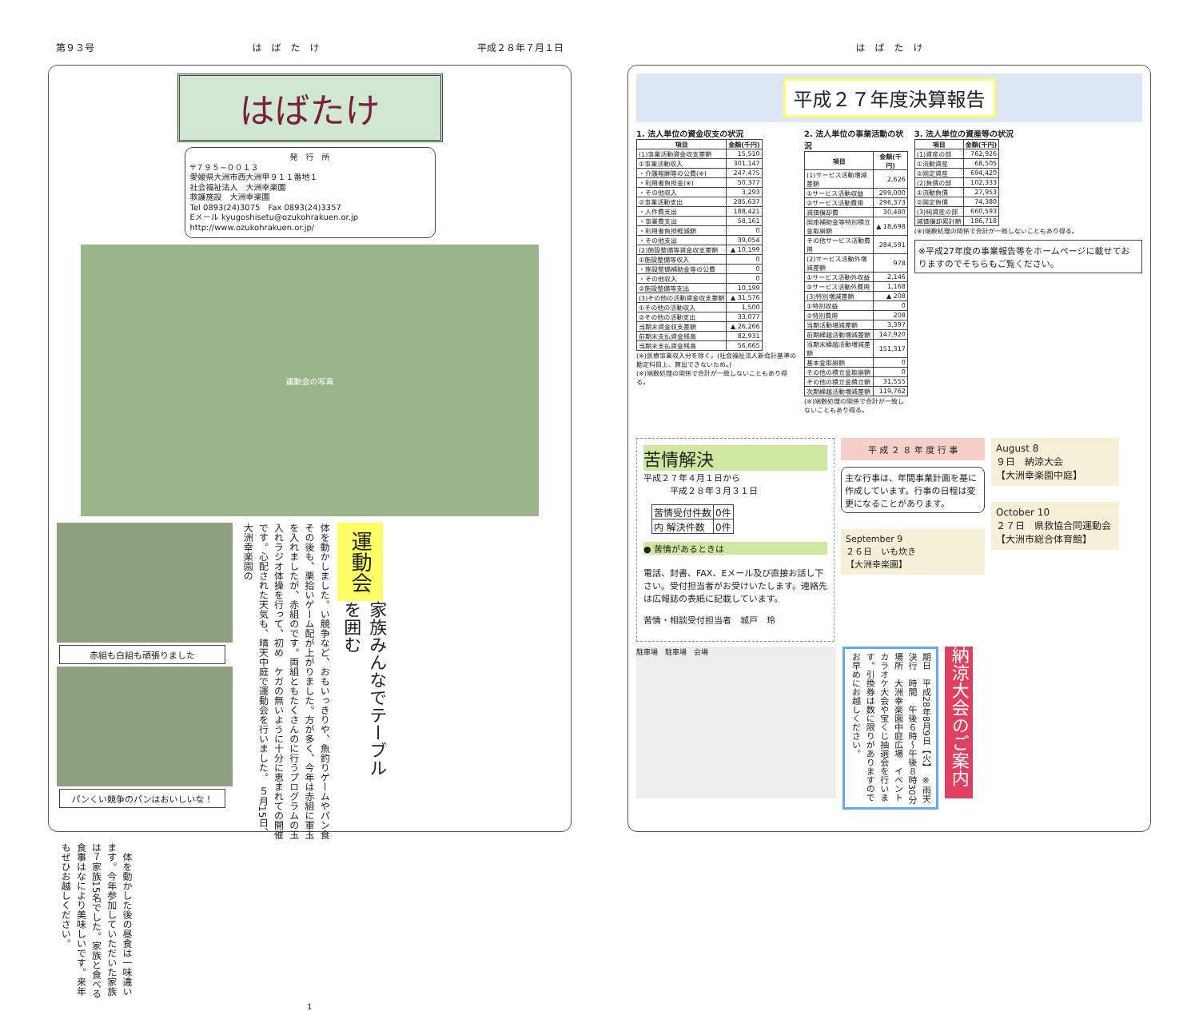第９３号 は　ば　た　け 平成２８年７月１日
はばたけ
発　行　所
〒７９５−００１３
愛媛県大洲市西大洲甲９１１番地１
社会福祉法人　大洲幸楽園
救護施設　大洲幸楽園
Tel 0893(24)3075　Fax 0893(24)3357
Eメール kyugoshisetu@ozukohrakuen.or.jp
http://www.ozukohrakuen.or.jp/
運動会の写真
赤組も白組も頑張りました
パンくい競争のパンはおいしいな！
体を動かしました。い競争など、おもいっきりや、魚釣りゲームやパン食　その後も、栗拾いゲーム配が上がりました。方が多く、今年は赤組に軍玉を入れましたが、赤組のです。両組ともたくさんのに行うプログラムの玉入れラジオ体操を行って、初め　ケガの無いように十分に恵まれての開催です。心配された天気も、晴天中庭で運動会を行いました。　５月15日、大洲幸楽園の
運動会
家族みんなでテーブルを囲む
　体を動かした後の昼食は一味違います。今年参加していただいた家族は７家族15名でした。家族と食べる食事はなにより美味しいです。来年もぜひお越しください。
1
は　ば　た　け
平成２７年度決算報告
1. 法人単位の資金収支の状況
| 項目 | 金額(千円) |
| --- | --- |
| (1)事業活動資金収支差額 | 15,510 |
| ①事業活動収入 | 301,147 |
| ・介護報酬等の公費(※) | 247,475 |
| ・利用者負担金(※) | 50,377 |
| ・その他収入 | 3,293 |
| ②事業活動支出 | 285,637 |
| ・人件費支出 | 188,421 |
| ・事業費支出 | 58,161 |
| ・利用者負担軽減額 | 0 |
| ・その他支出 | 39,054 |
| (2)施設整備等資金収支差額 | ▲ 10,199 |
| ①施設整備等収入 | 0 |
| ・施設整備補助金等の公費 | 0 |
| ・その他収入 | 0 |
| ②施設整備等支出 | 10,199 |
| (3)その他の活動資金収支差額 | ▲ 31,576 |
| ①その他の活動収入 | 1,500 |
| ②その他の活動支出 | 33,077 |
| 当期末資金収支差額 | ▲ 26,266 |
| 前期末支払資金残高 | 82,931 |
| 当期末支払資金残高 | 56,665 |
(※)医療事業収入分を除く。(社会福祉法人新会計基準の勘定科目上、算出できないため。)
(※)端数処理の関係で合計が一致しないこともあり得る。
2. 法人単位の事業活動の状況
| 項目 | 金額(千円) |
| --- | --- |
| (1)サービス活動増減差額 | 2,626 |
| ①サービス活動収益 | 299,000 |
| ②サービス活動費用 | 296,373 |
| 減価償却費 | 30,480 |
| 国庫補助金等特別積立金取崩額 | ▲ 18,698 |
| その他サービス活動費用 | 284,591 |
| (2)サービス活動外増減差額 | 978 |
| ①サービス活動外収益 | 2,146 |
| ②サービス活動外費用 | 1,168 |
| (3)特別増減差額 | ▲ 208 |
| ①特別収益 | 0 |
| ②特別費用 | 208 |
| 当期活動増減差額 | 3,397 |
| 前期繰越活動増減差額 | 147,920 |
| 当期末繰越活動増減差額 | 151,317 |
| 基本金取崩額 | 0 |
| その他の積立金取崩額 | 0 |
| その他の積立金積立額 | 31,555 |
| 次期繰越活動増減差額 | 119,762 |
(※)端数処理の関係で合計が一致しないこともあり得る。
3. 法人単位の資産等の状況
| 項目 | 金額(千円) |
| --- | --- |
| (1)資産の部 | 762,926 |
| ①流動資産 | 68,505 |
| ②固定資産 | 694,420 |
| (2)負債の部 | 102,333 |
| ①流動負債 | 27,953 |
| ②固定負債 | 74,380 |
| (3)純資産の部 | 660,593 |
| 減価償却累計額 | 186,718 |
(※)端数処理の関係で合計が一致しないこともあり得る。
※平成27年度の事業報告等をホームページに載せておりますのでそちらもご覧ください。
苦情解決
平成２７年４月１日から
　　　平成２８年３月３１日
| 苦情受付件数 | 0件 |
| 内 解決件数 | 0件 |
● 苦情があるときは
電話、封書、FAX、Eメール及び直接お話し下さい。受付担当者がお受けいたします。連絡先は広報誌の表紙に記載しています。
苦情・相談受付担当者　城戸　玲
平 成 ２ ８ 年 度 行 事
主な行事は、年間事業計画を基に作成しています。行事の日程は変更になることがあります。
September 9
２６日　いも炊き
【大洲幸楽園】
August 8
９日　納涼大会
【大洲幸楽園中庭】
October 10
２７日　県救協合同運動会
【大洲市総合体育館】
駐車場　駐車場　会場
期日　平成28年8月9日【火】　※雨天決行　時間　午後６時〜午後８時30分　場所　大洲幸楽園中庭広場　イベント　カラオケ大会や宝くじ抽選会を行います。引換券は数に限りがありますのでお早めにお越しください。
納涼大会のご案内